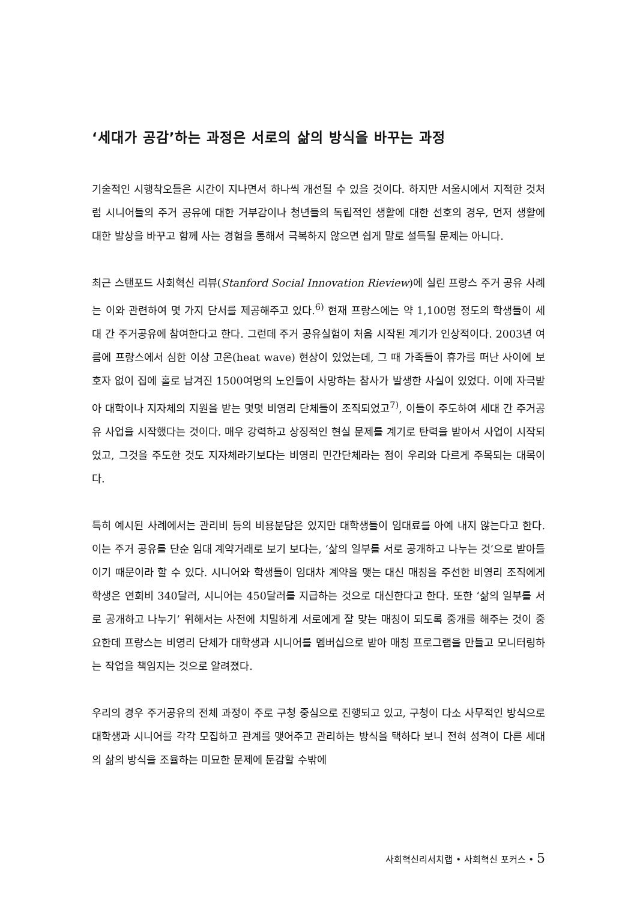‘세대가 공감’하는 과정은 서로의 삶의 방식을 바꾸는 과정
기술적인 시행착오들은 시간이 지나면서 하나씩 개선될 수 있을 것이다. 하지만 서울시에서 지적한 것처럼 시니어들의 주거 공유에 대한 거부감이나 청년들의 독립적인 생활에 대한 선호의 경우, 먼저 생활에 대한 발상을 바꾸고 함께 사는 경험을 통해서 극복하지 않으면 쉽게 말로 설득될 문제는 아니다.
최근 스탠포드 사회혁신 리뷰(Stanford Social Innovation Rieview)에 실린 프랑스 주거 공유 사례는 이와 관련하여 몇 가지 단서를 제공해주고 있다.<sup>6)</sup> 현재 프랑스에는 약 1,100명 정도의 학생들이 세대 간 주거공유에 참여한다고 한다. 그런데 주거 공유실험이 처음 시작된 계기가 인상적이다. 2003년 여름에 프랑스에서 심한 이상 고온(heat wave) 현상이 있었는데, 그 때 가족들이 휴가를 떠난 사이에 보호자 없이 집에 홀로 남겨진 1500여명의 노인들이 사망하는 참사가 발생한 사실이 있었다. 이에 자극받아 대학이나 지자체의 지원을 받는 몇몇 비영리 단체들이 조직되었고<sup>7)</sup>, 이들이 주도하여 세대 간 주거공유 사업을 시작했다는 것이다. 매우 강력하고 상징적인 현실 문제를 계기로 탄력을 받아서 사업이 시작되었고, 그것을 주도한 것도 지자체라기보다는 비영리 민간단체라는 점이 우리와 다르게 주목되는 대목이다.
특히 예시된 사례에서는 관리비 등의 비용분담은 있지만 대학생들이 임대료를 아예 내지 않는다고 한다. 이는 주거 공유를 단순 임대 계약거래로 보기 보다는, ‘삶의 일부를 서로 공개하고 나누는 것’으로 받아들이기 때문이라 할 수 있다. 시니어와 학생들이 임대차 계약을 맺는 대신 매칭을 주선한 비영리 조직에게 학생은 연회비 340달러, 시니어는 450달러를 지급하는 것으로 대신한다고 한다. 또한 ‘삶의 일부를 서로 공개하고 나누기’ 위해서는 사전에 치밀하게 서로에게 잘 맞는 매칭이 되도록 중개를 해주는 것이 중요한데 프랑스는 비영리 단체가 대학생과 시니어를 멤버십으로 받아 매칭 프로그램을 만들고 모니터링하는 작업을 책임지는 것으로 알려졌다.
우리의 경우 주거공유의 전체 과정이 주로 구청 중심으로 진행되고 있고, 구청이 다소 사무적인 방식으로 대학생과 시니어를 각각 모집하고 관계를 맺어주고 관리하는 방식을 택하다 보니 전혀 성격이 다른 세대의 삶의 방식을 조율하는 미묘한 문제에 둔감할 수밖에
사회혁신리서치랩 • 사회혁신 포커스 • 5